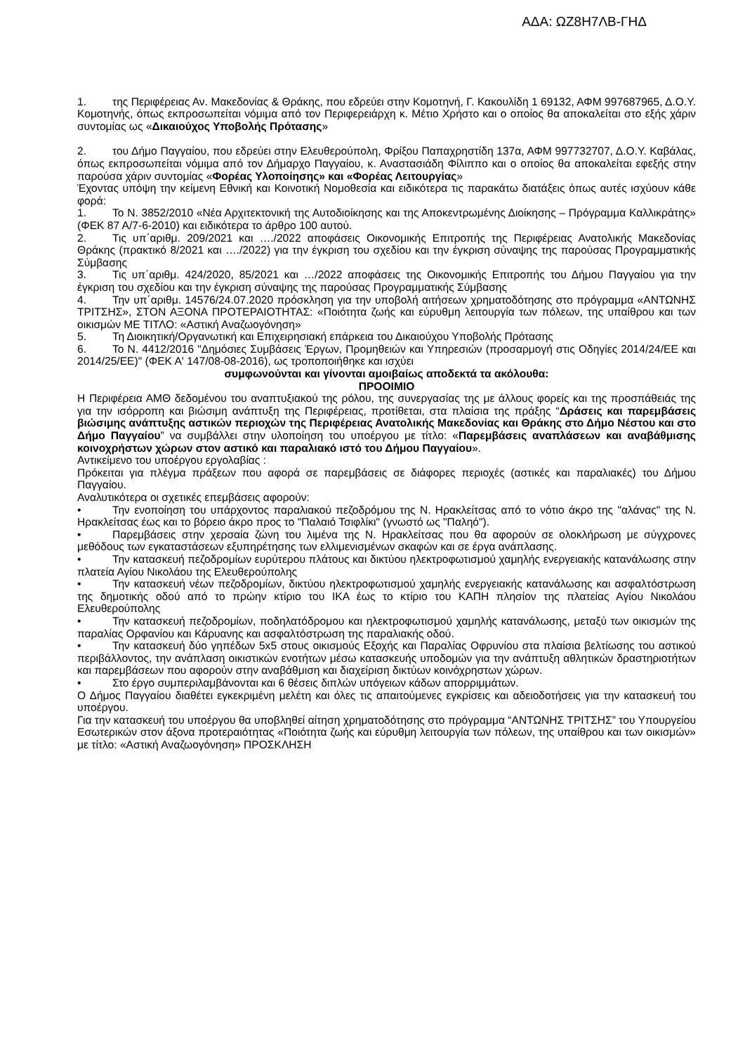ΑΔΑ: ΩΖ8Η7ΛΒ-ΓΗΔ
1. της Περιφέρειας Αν. Μακεδονίας & Θράκης, που εδρεύει στην Κομοτηνή, Γ. Κακουλίδη 1 69132, ΑΦΜ 997687965, Δ.Ο.Υ. Κομοτηνής, όπως εκπροσωπείται νόμιμα από τον Περιφερειάρχη κ. Μέτιο Χρήστο και ο οποίος θα αποκαλείται στο εξής χάριν συντομίας ως «Δικαιούχος Υποβολής Πρότασης»
2. του Δήμο Παγγαίου, που εδρεύει στην Ελευθερούπολη, Φρίξου Παπαχρηστίδη 137α, ΑΦΜ 997732707, Δ.Ο.Υ. Καβάλας, όπως εκπροσωπείται νόμιμα από τον Δήμαρχο Παγγαίου, κ. Αναστασιάδη Φίλιππο και ο οποίος θα αποκαλείται εφεξής στην παρούσα χάριν συντομίας «Φορέας Υλοποίησης» και «Φορέας Λειτουργίας»
Έχοντας υπόψη την κείμενη Εθνική και Κοινοτική Νομοθεσία και ειδικότερα τις παρακάτω διατάξεις όπως αυτές ισχύουν κάθε φορά:
1. Το Ν. 3852/2010 «Νέα Αρχιτεκτονική της Αυτοδιοίκησης και της Αποκεντρωμένης Διοίκησης – Πρόγραμμα Καλλικράτης» (ΦΕΚ 87 Α/7-6-2010) και ειδικότερα το άρθρο 100 αυτού.
2. Τις υπ΄αριθμ. 209/2021 και …./2022 αποφάσεις Οικονομικής Επιτροπής της Περιφέρειας Ανατολικής Μακεδονίας Θράκης (πρακτικό 8/2021 και …./2022) για την έγκριση του σχεδίου και την έγκριση σύναψης της παρούσας Προγραμματικής Σύμβασης
3. Τις υπ΄αριθμ. 424/2020, 85/2021 και …/2022 αποφάσεις της Οικονομικής Επιτροπής του Δήμου Παγγαίου για την έγκριση του σχεδίου και την έγκριση σύναψης της παρούσας Προγραμματικής Σύμβασης
4. Την υπ΄αριθμ. 14576/24.07.2020 πρόσκληση για την υποβολή αιτήσεων χρηματοδότησης στο πρόγραμμα «ΑΝΤΩΝΗΣ ΤΡΙΤΣΗΣ», ΣΤΟΝ ΑΞΟΝΑ ΠΡΟΤΕΡΑΙΟΤΗΤΑΣ: «Ποιότητα ζωής και εύρυθμη λειτουργία των πόλεων, της υπαίθρου και των οικισμών ΜΕ ΤΙΤΛΟ: «Αστική Αναζωογόνηση»
5. Τη Διοικητική/Οργανωτική και Επιχειρησιακή επάρκεια του Δικαιούχου Υποβολής Πρότασης
6. Το Ν. 4412/2016 "Δημόσιες Συμβάσεις Έργων, Προμηθειών και Υπηρεσιών (προσαρμογή στις Οδηγίες 2014/24/ΕΕ και 2014/25/ΕΕ)" (ΦΕΚ Α' 147/08-08-2016), ως τροποποιήθηκε και ισχύει
συμφωνούνται και γίνονται αμοιβαίως αποδεκτά τα ακόλουθα:
ΠΡΟΟΙΜΙΟ
Η Περιφέρεια ΑΜΘ δεδομένου του αναπτυξιακού της ρόλου, της συνεργασίας της με άλλους φορείς και της προσπάθειάς της για την ισόρροπη και βιώσιμη ανάπτυξη της Περιφέρειας, προτίθεται, στα πλαίσια της πράξης “Δράσεις και παρεμβάσεις βιώσιμης ανάπτυξης αστικών περιοχών της Περιφέρειας Ανατολικής Μακεδονίας και Θράκης στο Δήμο Νέστου και στο Δήμο Παγγαίου” να συμβάλλει στην υλοποίηση του υποέργου με τίτλο: «Παρεμβάσεις αναπλάσεων και αναβάθμισης κοινοχρήστων χώρων στον αστικό και παραλιακό ιστό του Δήμου Παγγαίου».
Αντικείμενο του υποέργου εργολαβίας :
Πρόκειται για πλέγμα πράξεων που αφορά σε παρεμβάσεις σε διάφορες περιοχές (αστικές και παραλιακές) του Δήμου Παγγαίου.
Αναλυτικότερα οι σχετικές επεμβάσεις αφορούν:
• Την ενοποίηση του υπάρχοντος παραλιακού πεζοδρόμου της Ν. Ηρακλείτσας από το νότιο άκρο της "αλάνας" της Ν. Ηρακλείτσας έως και το βόρειο άκρο προς το "Παλαιό Τσιφλίκι" (γνωστό ως "Παληό").
• Παρεμβάσεις στην χερσαία ζώνη του λιμένα της Ν. Ηρακλείτσας που θα αφορούν σε ολοκλήρωση με σύγχρονες μεθόδους των εγκαταστάσεων εξυπηρέτησης των ελλιμενισμένων σκαφών και σε έργα ανάπλασης.
• Την κατασκευή πεζοδρομίων ευρύτερου πλάτους και δικτύου ηλεκτροφωτισμού χαμηλής ενεργειακής κατανάλωσης στην πλατεία Αγίου Νικολάου της Ελευθερούπολης
• Την κατασκευή νέων πεζοδρομίων, δικτύου ηλεκτροφωτισμού χαμηλής ενεργειακής κατανάλωσης και ασφαλτόστρωση της δημοτικής οδού από το πρώην κτίριο του ΙΚΑ έως το κτίριο του ΚΑΠΗ πλησίον της πλατείας Αγίου Νικολάου Ελευθερούπολης
• Την κατασκευή πεζοδρομίων, ποδηλατόδρομου και ηλεκτροφωτισμού χαμηλής κατανάλωσης, μεταξύ των οικισμών της παραλίας Ορφανίου και Κάρυανης και ασφαλτόστρωση της παραλιακής οδού.
• Την κατασκευή δύο γηπέδων 5x5 στους οικισμούς Εξοχής και Παραλίας Οφρυνίου στα πλαίσια βελτίωσης του αστικού περιβάλλοντος, την ανάπλαση οικιστικών ενοτήτων μέσω κατασκευής υποδομών για την ανάπτυξη αθλητικών δραστηριοτήτων και παρεμβάσεων που αφορούν στην αναβάθμιση και διαχείριση δικτύων κοινόχρηστων χώρων.
• Στο έργο συμπεριλαμβάνονται και 6 θέσεις διπλών υπόγειων κάδων απορριμμάτων.
Ο Δήμος Παγγαίου διαθέτει εγκεκριμένη μελέτη και όλες τις απαιτούμενες εγκρίσεις και αδειοδοτήσεις για την κατασκευή του υποέργου.
Για την κατασκευή του υποέργου θα υποβληθεί αίτηση χρηματοδότησης στο πρόγραμμα “ΑΝΤΩΝΗΣ ΤΡΙΤΣΗΣ” του Υπουργείου Εσωτερικών στον άξονα προτεραιότητας «Ποιότητα ζωής και εύρυθμη λειτουργία των πόλεων, της υπαίθρου και των οικισμών» με τίτλο: «Αστική Αναζωογόνηση» ΠΡΟΣΚΛΗΣΗ